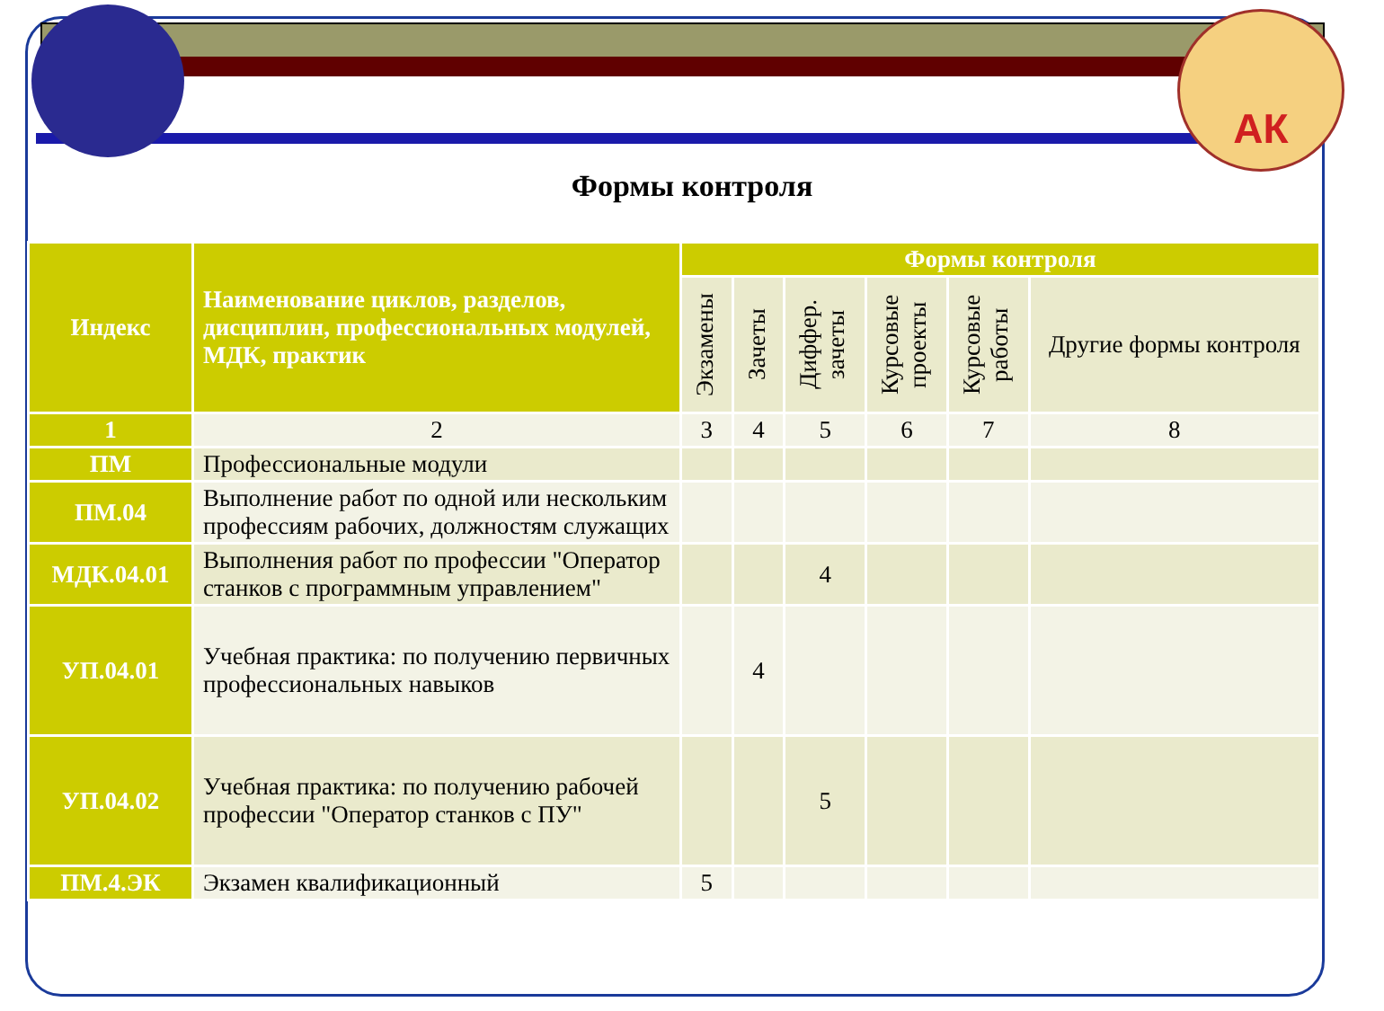АК
Формы контроля
| Индекс | Наименование циклов, разделов, дисциплин, профессиональных модулей, МДК, практик | Формы контроля | | | | | |
| --- | --- | --- | --- | --- | --- | --- | --- |
| | | Экзамены | Зачеты | Диффер. зачеты | Курсовые проекты | Курсовые работы | Другие формы контроля |
| 1 | 2 | 3 | 4 | 5 | 6 | 7 | 8 |
| ПМ | Профессиональные модули | | | | | | |
| ПМ.04 | Выполнение работ по одной или нескольким профессиям рабочих, должностям служащих | | | | | | |
| МДК.04.01 | Выполнения работ по профессии "Оператор станков с программным управлением" | | | 4 | | | |
| УП.04.01 | Учебная практика: по получению первичных профессиональных навыков | | 4 | | | | |
| УП.04.02 | Учебная практика: по получению рабочей профессии "Оператор станков с ПУ" | | | 5 | | | |
| ПМ.4.ЭК | Экзамен квалификационный | 5 | | | | | |